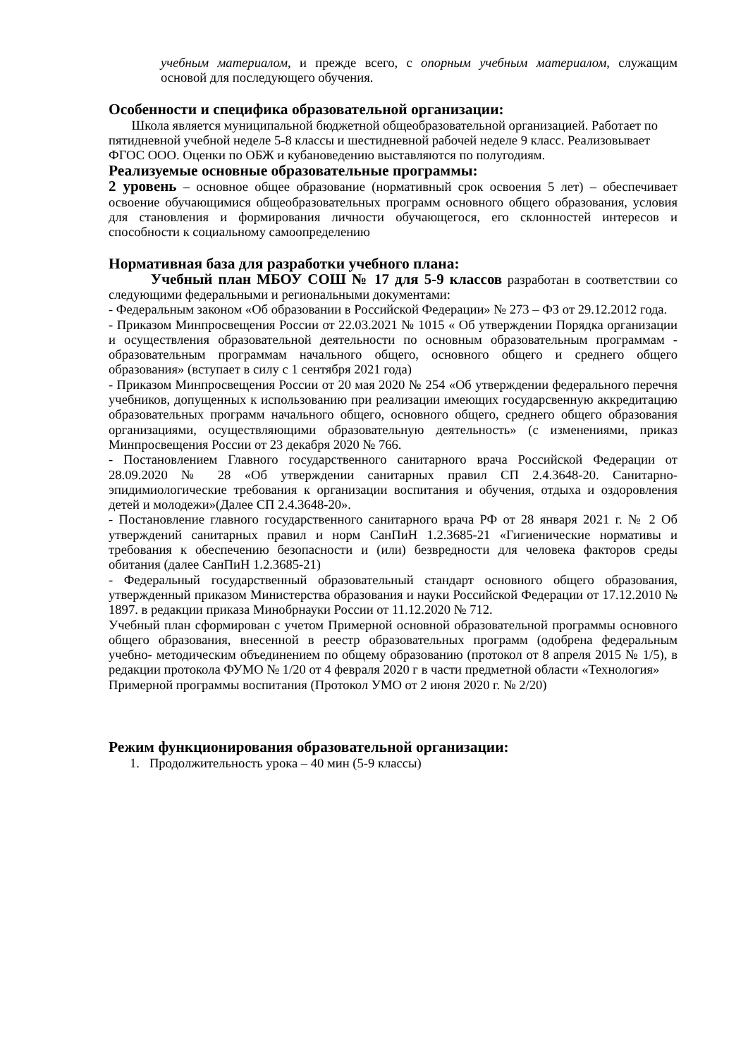учебным материалом, и прежде всего, с опорным учебным материалом, служащим основой для последующего обучения.
Особенности и специфика образовательной организации:
Школа является муниципальной бюджетной общеобразовательной организацией. Работает по пятидневной учебной неделе 5-8 классы и шестидневной рабочей неделе 9 класс. Реализовывает ФГОС ООО. Оценки по ОБЖ и кубановедению выставляются по полугодиям.
Реализуемые основные образовательные программы:
2 уровень – основное общее образование (нормативный срок освоения 5 лет) – обеспечивает освоение обучающимися общеобразовательных программ основного общего образования, условия для становления и формирования личности обучающегося, его склонностей интересов и способности к социальному самоопределению
Нормативная база для разработки учебного плана:
Учебный план МБОУ СОШ № 17 для 5-9 классов разработан в соответствии со следующими федеральными и региональными документами:
- Федеральным законом «Об образовании в Российской Федерации» № 273 – ФЗ от 29.12.2012 года.
- Приказом Минпросвещения России от 22.03.2021 № 1015 « Об утверждении Порядка организации и осуществления образовательной деятельности по основным образовательным программам - образовательным программам начального общего, основного общего и среднего общего образования» (вступает в силу с 1 сентября 2021 года)
- Приказом Минпросвещения России от 20 мая 2020 № 254 «Об утверждении федерального перечня учебников, допущенных к использованию при реализации имеющих государсвенную аккредитацию образовательных программ начального общего, основного общего, среднего общего образования организациями, осуществляющими образовательную деятельность» (с изменениями, приказ Минпросвещения России от 23 декабря 2020 № 766.
- Постановлением Главного государственного санитарного врача Российской Федерации от 28.09.2020 № 28 «Об утверждении санитарных правил СП 2.4.3648-20. Санитарно-эпидимиологические требования к организации воспитания и обучения, отдыха и оздоровления детей и молодежи»(Далее СП 2.4.3648-20».
- Постановление главного государственного санитарного врача РФ от 28 января 2021 г. № 2 Об утверждений санитарных правил и норм СанПиН 1.2.3685-21 «Гигиенические нормативы и требования к обеспечению безопасности и (или) безвредности для человека факторов среды обитания (далее СанПиН 1.2.3685-21)
- Федеральный государственный образовательный стандарт основного общего образования, утвержденный приказом Министерства образования и науки Российской Федерации от 17.12.2010 № 1897. в редакции приказа Минобрнауки России от 11.12.2020 № 712.
Учебный план сформирован с учетом Примерной основной образовательной программы основного общего образования, внесенной в реестр образовательных программ (одобрена федеральным учебно- методическим объединением по общему образованию (протокол от 8 апреля 2015 № 1/5), в редакции протокола ФУМО № 1/20 от 4 февраля 2020 г в части предметной области «Технология»
Примерной программы воспитания (Протокол УМО от 2 июня 2020 г. № 2/20)
Режим функционирования образовательной организации:
1. Продолжительность урока – 40 мин (5-9 классы)